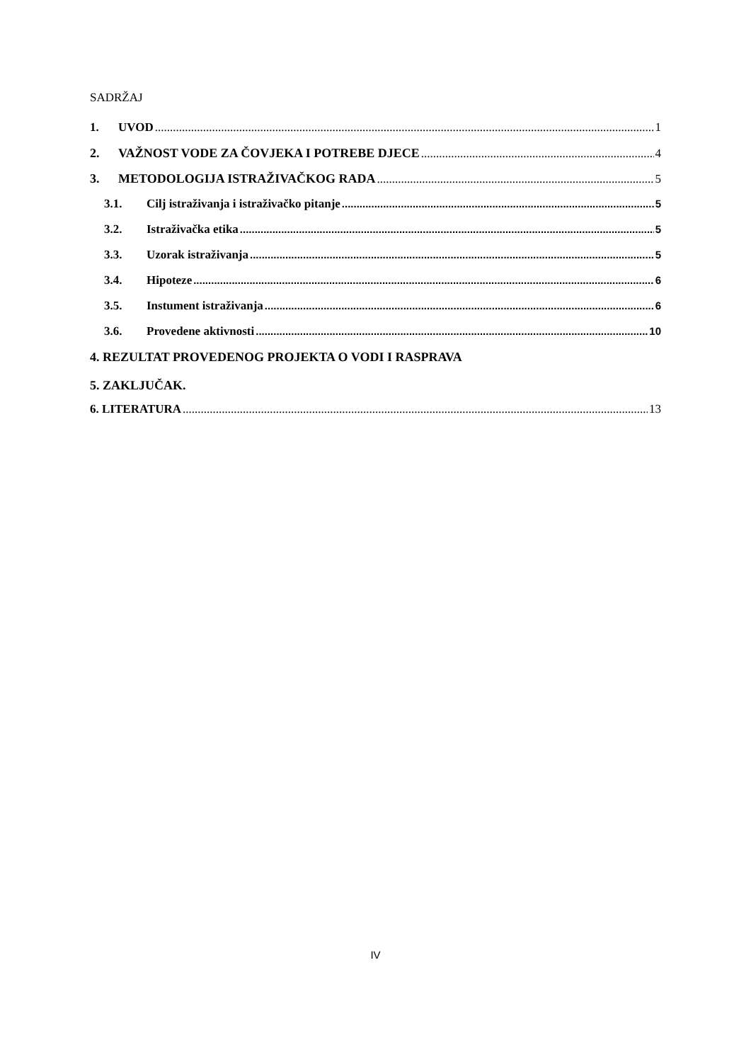SADRŽAJ
1. UVOD 1
2. VAŽNOST VODE ZA ČOVJEKA I POTREBE DJECE 4
3. METODOLOGIJA ISTRAŽIVAČKOG RADA 5
3.1. Cilj istraživanja i istraživačko pitanje 5
3.2. Istraživačka etika 5
3.3. Uzorak istraživanja 5
3.4. Hipoteze 6
3.5. Instument istraživanja 6
3.6. Provedene aktivnosti 10
4. REZULTAT PROVEDENOG PROJEKTA O VODI I RASPRAVA
5. ZAKLJUČAK.
6. LITERATURA 13
IV